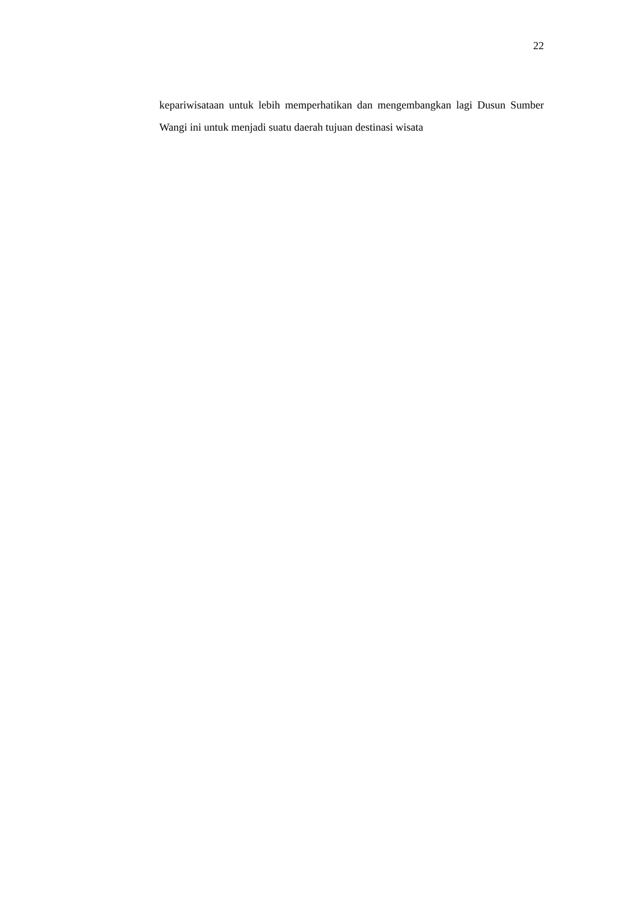22
kepariwisataan untuk lebih memperhatikan dan mengembangkan lagi Dusun Sumber Wangi ini untuk menjadi suatu daerah tujuan destinasi wisata